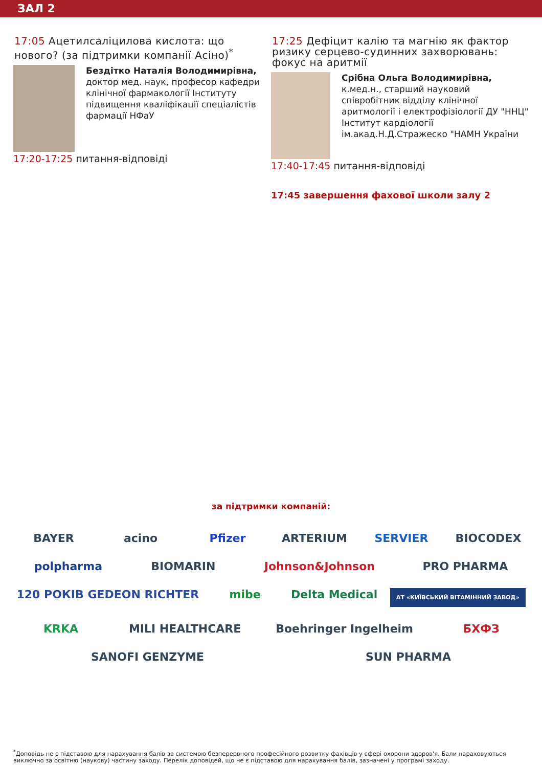ЗАЛ 2
17:05 Ацетилсаліцилова кислота: що нового? (за підтримки компанії Асіно)<sup>*</sup>
Бездітко Наталія Володимирівна,
доктор мед. наук, професор кафедри клінічної фармакології Інституту підвищення кваліфікації спеціалістів фармації НФаУ
17:20-17:25 питання-відповіді
17:25 Дефіцит калію та магнію як фактор ризику серцево-судинних захворювань: фокус на аритмії
Срібна Ольга Володимирівна,
к.мед.н., старший науковий співробітник відділу клінічної аритмології і електрофізіології ДУ "ННЦ" Інститут кардіології ім.акад.Н.Д.Стражеско "НАМН України
17:40-17:45 питання-відповіді
17:45 завершення фахової школи залу 2
за підтримки компаній:
BAYER acino Pfizer ARTERIUM SERVIER BIOCODEX polpharma BIOMARIN Johnson&Johnson PRO PHARMA 120 РОКІВ GEDEON RICHTER mibe Delta Medical АТ «КИЇВСЬКИЙ ВІТАМІННИЙ ЗАВОД» KRKA MILI HEALTHCARE Boehringer Ingelheim БХФЗ SANOFI GENZYME SUN PHARMA
<sup>*</sup> Доповідь не є підставою для нарахування балів за системою безперервного професійного розвитку фахівців у сфері охорони здоров'я. Бали нараховуються виключно за освітню (наукову) частину заходу. Перелік доповідей, що не є підставою для нарахування балів, зазначені у програмі заходу.